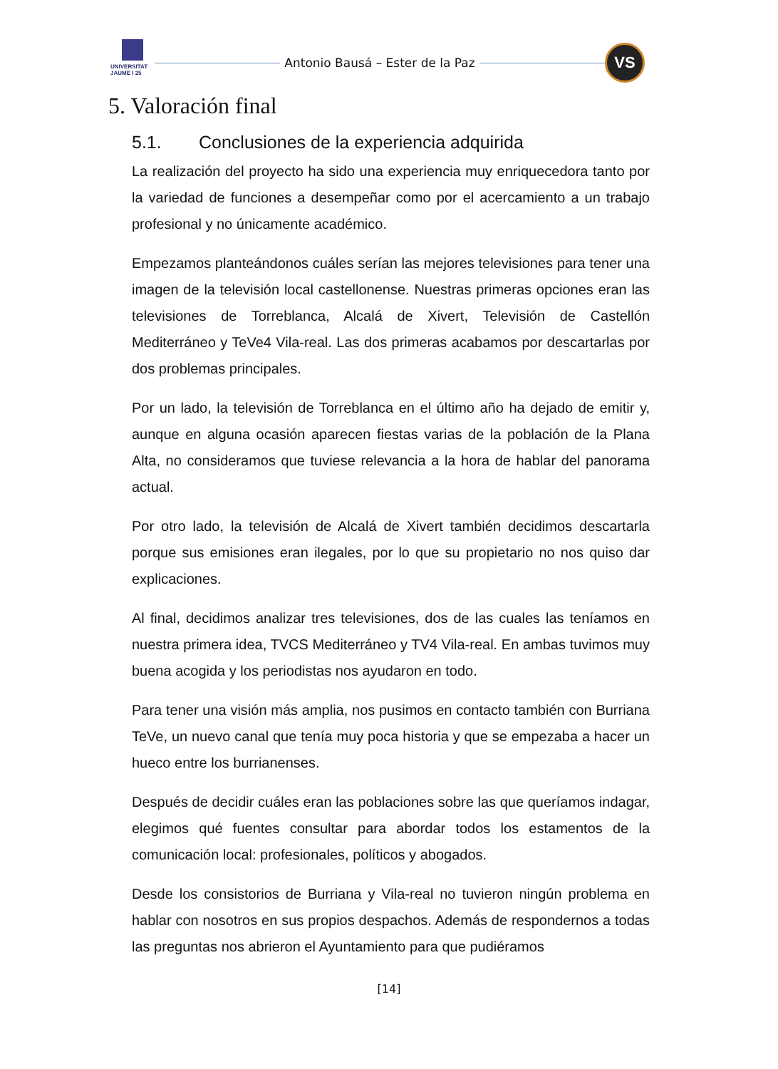UNIVERSITAT JAUME I 25
Antonio Bausá – Ester de la Paz
VS
5. Valoración final
5.1. Conclusiones de la experiencia adquirida
La realización del proyecto ha sido una experiencia muy enriquecedora tanto por la variedad de funciones a desempeñar como por el acercamiento a un trabajo profesional y no únicamente académico.
Empezamos planteándonos cuáles serían las mejores televisiones para tener una imagen de la televisión local castellonense. Nuestras primeras opciones eran las televisiones de Torreblanca, Alcalá de Xivert, Televisión de Castellón Mediterráneo y TeVe4 Vila-real. Las dos primeras acabamos por descartarlas por dos problemas principales.
Por un lado, la televisión de Torreblanca en el último año ha dejado de emitir y, aunque en alguna ocasión aparecen fiestas varias de la población de la Plana Alta, no consideramos que tuviese relevancia a la hora de hablar del panorama actual.
Por otro lado, la televisión de Alcalá de Xivert también decidimos descartarla porque sus emisiones eran ilegales, por lo que su propietario no nos quiso dar explicaciones.
Al final, decidimos analizar tres televisiones, dos de las cuales las teníamos en nuestra primera idea, TVCS Mediterráneo y TV4 Vila-real. En ambas tuvimos muy buena acogida y los periodistas nos ayudaron en todo.
Para tener una visión más amplia, nos pusimos en contacto también con Burriana TeVe, un nuevo canal que tenía muy poca historia y que se empezaba a hacer un hueco entre los burrianenses.
Después de decidir cuáles eran las poblaciones sobre las que queríamos indagar, elegimos qué fuentes consultar para abordar todos los estamentos de la comunicación local: profesionales, políticos y abogados.
Desde los consistorios de Burriana y Vila-real no tuvieron ningún problema en hablar con nosotros en sus propios despachos. Además de respondernos a todas las preguntas nos abrieron el Ayuntamiento para que pudiéramos
[14]